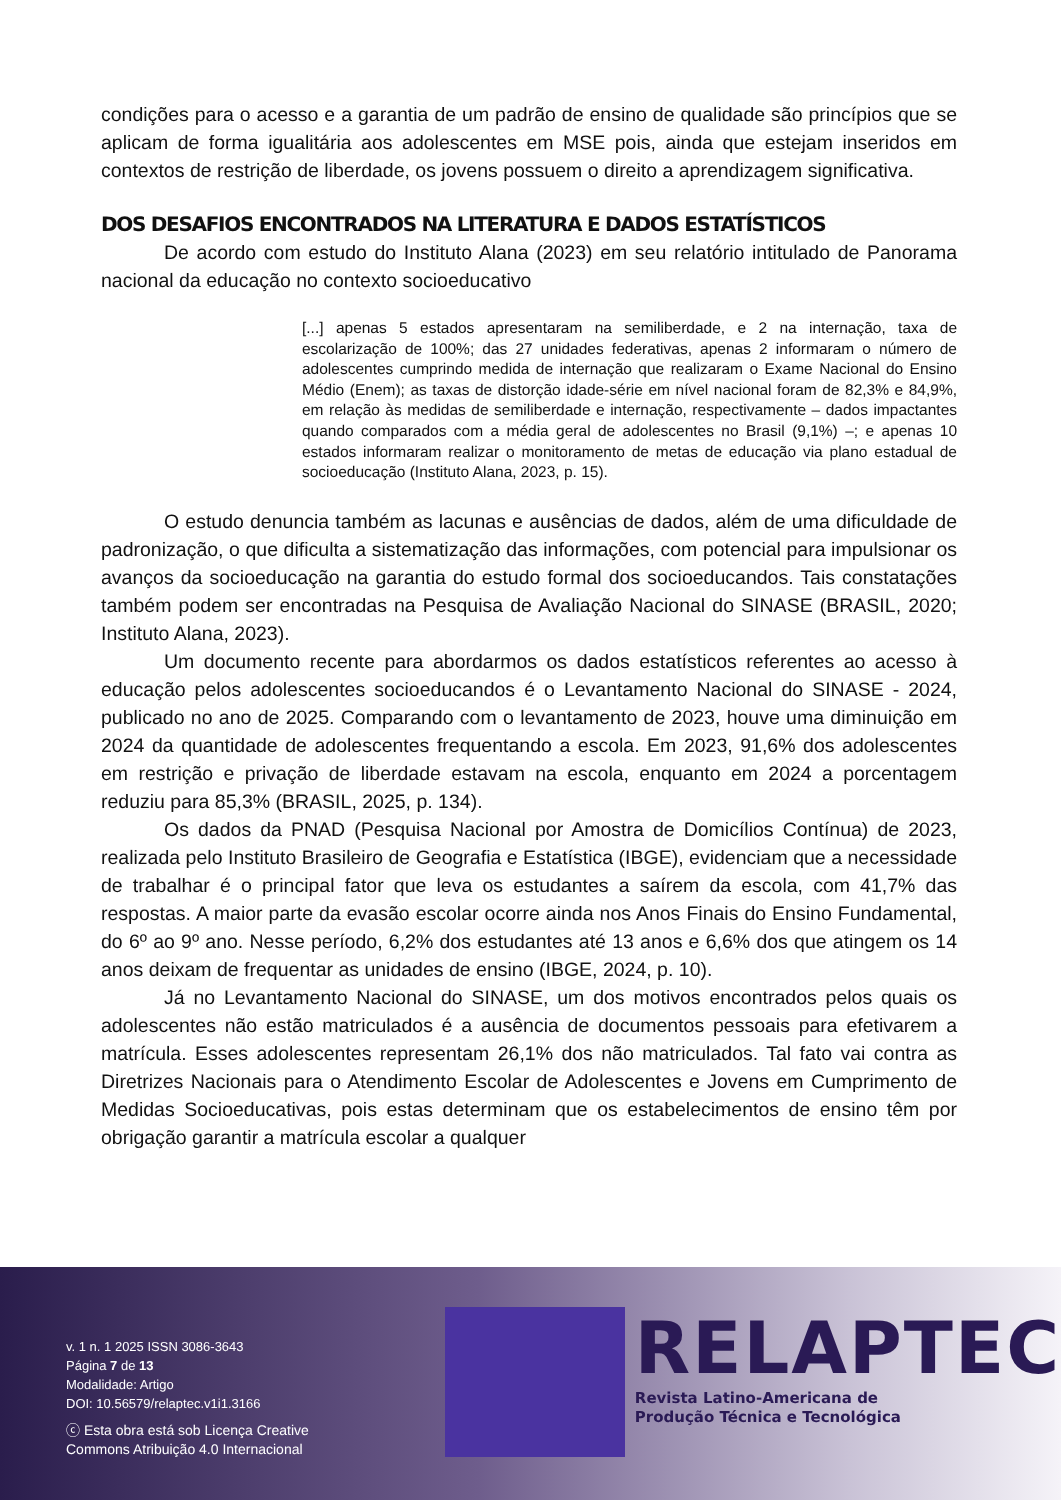condições para o acesso e a garantia de um padrão de ensino de qualidade são princípios que se aplicam de forma igualitária aos adolescentes em MSE pois, ainda que estejam inseridos em contextos de restrição de liberdade, os jovens possuem o direito a aprendizagem significativa.
DOS DESAFIOS ENCONTRADOS NA LITERATURA E DADOS ESTATÍSTICOS
De acordo com estudo do Instituto Alana (2023) em seu relatório intitulado de Panorama nacional da educação no contexto socioeducativo
[...] apenas 5 estados apresentaram na semiliberdade, e 2 na internação, taxa de escolarização de 100%; das 27 unidades federativas, apenas 2 informaram o número de adolescentes cumprindo medida de internação que realizaram o Exame Nacional do Ensino Médio (Enem); as taxas de distorção idade-série em nível nacional foram de 82,3% e 84,9%, em relação às medidas de semiliberdade e internação, respectivamente – dados impactantes quando comparados com a média geral de adolescentes no Brasil (9,1%) –; e apenas 10 estados informaram realizar o monitoramento de metas de educação via plano estadual de socioeducação (Instituto Alana, 2023, p. 15).
O estudo denuncia também as lacunas e ausências de dados, além de uma dificuldade de padronização, o que dificulta a sistematização das informações, com potencial para impulsionar os avanços da socioeducação na garantia do estudo formal dos socioeducandos. Tais constatações também podem ser encontradas na Pesquisa de Avaliação Nacional do SINASE (BRASIL, 2020; Instituto Alana, 2023).
Um documento recente para abordarmos os dados estatísticos referentes ao acesso à educação pelos adolescentes socioeducandos é o Levantamento Nacional do SINASE - 2024, publicado no ano de 2025. Comparando com o levantamento de 2023, houve uma diminuição em 2024 da quantidade de adolescentes frequentando a escola. Em 2023, 91,6% dos adolescentes em restrição e privação de liberdade estavam na escola, enquanto em 2024 a porcentagem reduziu para 85,3% (BRASIL, 2025, p. 134).
Os dados da PNAD (Pesquisa Nacional por Amostra de Domicílios Contínua) de 2023, realizada pelo Instituto Brasileiro de Geografia e Estatística (IBGE), evidenciam que a necessidade de trabalhar é o principal fator que leva os estudantes a saírem da escola, com 41,7% das respostas. A maior parte da evasão escolar ocorre ainda nos Anos Finais do Ensino Fundamental, do 6º ao 9º ano. Nesse período, 6,2% dos estudantes até 13 anos e 6,6% dos que atingem os 14 anos deixam de frequentar as unidades de ensino (IBGE, 2024, p. 10).
Já no Levantamento Nacional do SINASE, um dos motivos encontrados pelos quais os adolescentes não estão matriculados é a ausência de documentos pessoais para efetivarem a matrícula. Esses adolescentes representam 26,1% dos não matriculados. Tal fato vai contra as Diretrizes Nacionais para o Atendimento Escolar de Adolescentes e Jovens em Cumprimento de Medidas Socioeducativas, pois estas determinam que os estabelecimentos de ensino têm por obrigação garantir a matrícula escolar a qualquer
v. 1 n. 1 2025 ISSN 3086-3643
Página 7 de 13
Modalidade: Artigo
DOI: 10.56579/relaptec.v1i1.3166
ⓒ Esta obra está sob Licença Creative
Commons Atribuição 4.0 Internacional
RELAPTEC
Revista Latino-Americana de
Produção Técnica e Tecnológica